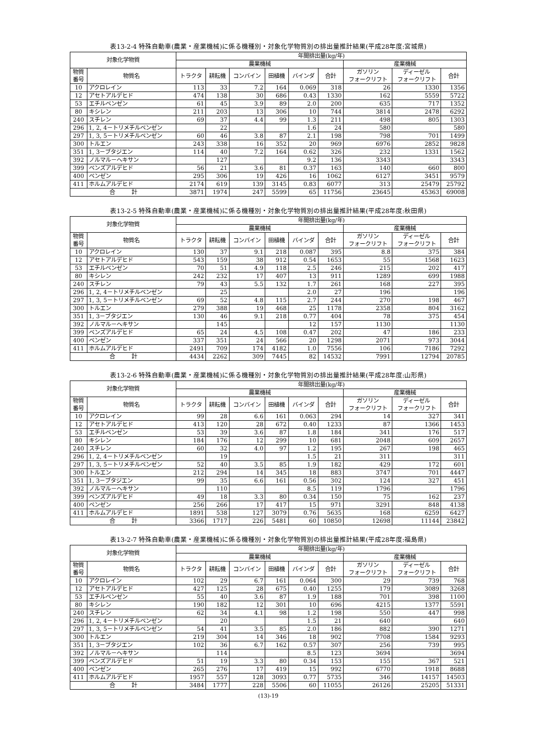表13-2-4 特殊自動車(農業・産業機械)に係る機種別・対象化学物質別の排出量推計結果(平成28年度:宮城県)
| 対象化学物質 | | 年間排出量(kg/年) | | | | | | | | |
| --- | --- | --- | --- | --- | --- | --- | --- | --- | --- | --- |
| | | 農業機械 | | | | | | 産業機械 | | |
| 物質 番号 | 物質名 | トラクタ | 耕耘機 | コンバイン | 田植機 | バインダ | 合計 | ガソリン フォークリフト | ディーゼル フォークリフト | 合計 |
| 10 | アクロレイン | 113 | 33 | 7.2 | 164 | 0.069 | 318 | 26 | 1330 | 1356 |
| 12 | アセトアルデヒド | 474 | 138 | 30 | 686 | 0.43 | 1330 | 162 | 5559 | 5722 |
| 53 | エチルベンゼン | 61 | 45 | 3.9 | 89 | 2.0 | 200 | 635 | 717 | 1352 |
| 80 | キシレン | 211 | 203 | 13 | 306 | 10 | 744 | 3814 | 2478 | 6292 |
| 240 | スチレン | 69 | 37 | 4.4 | 99 | 1.3 | 211 | 498 | 805 | 1303 |
| 296 | 1, 2, 4－トリメチルベンゼン | | 22 | | | 1.6 | 24 | 580 | | 580 |
| 297 | 1, 3, 5－トリメチルベンゼン | 60 | 46 | 3.8 | 87 | 2.1 | 198 | 798 | 701 | 1499 |
| 300 | トルエン | 243 | 338 | 16 | 352 | 20 | 969 | 6976 | 2852 | 9828 |
| 351 | 1, 3－ブタジエン | 114 | 40 | 7.2 | 164 | 0.62 | 326 | 232 | 1331 | 1562 |
| 392 | ノルマル－ヘキサン | | 127 | | | 9.2 | 136 | 3343 | | 3343 |
| 399 | ベンズアルデヒド | 56 | 21 | 3.6 | 81 | 0.37 | 163 | 140 | 660 | 800 |
| 400 | ベンゼン | 295 | 306 | 19 | 426 | 16 | 1062 | 6127 | 3451 | 9579 |
| 411 | ホルムアルデヒド | 2174 | 619 | 139 | 3145 | 0.83 | 6077 | 313 | 25479 | 25792 |
| 合 計 | | 3871 | 1974 | 247 | 5599 | 65 | 11756 | 23645 | 45363 | 69008 |
表13-2-5 特殊自動車(農業・産業機械)に係る機種別・対象化学物質別の排出量推計結果(平成28年度:秋田県)
| 対象化学物質 | | 年間排出量(kg/年) | | | | | | | | |
| --- | --- | --- | --- | --- | --- | --- | --- | --- | --- | --- |
| | | 農業機械 | | | | | | 産業機械 | | |
| 物質 番号 | 物質名 | トラクタ | 耕耘機 | コンバイン | 田植機 | バインダ | 合計 | ガソリン フォークリフト | ディーゼル フォークリフト | 合計 |
| 10 | アクロレイン | 130 | 37 | 9.1 | 218 | 0.087 | 395 | 8.8 | 375 | 384 |
| 12 | アセトアルデヒド | 543 | 159 | 38 | 912 | 0.54 | 1653 | 55 | 1568 | 1623 |
| 53 | エチルベンゼン | 70 | 51 | 4.9 | 118 | 2.5 | 246 | 215 | 202 | 417 |
| 80 | キシレン | 242 | 232 | 17 | 407 | 13 | 911 | 1289 | 699 | 1988 |
| 240 | スチレン | 79 | 43 | 5.5 | 132 | 1.7 | 261 | 168 | 227 | 395 |
| 296 | 1, 2, 4－トリメチルベンゼン | | 25 | | | 2.0 | 27 | 196 | | 196 |
| 297 | 1, 3, 5－トリメチルベンゼン | 69 | 52 | 4.8 | 115 | 2.7 | 244 | 270 | 198 | 467 |
| 300 | トルエン | 279 | 388 | 19 | 468 | 25 | 1178 | 2358 | 804 | 3162 |
| 351 | 1, 3－ブタジエン | 130 | 46 | 9.1 | 218 | 0.77 | 404 | 78 | 375 | 454 |
| 392 | ノルマル－ヘキサン | | 145 | | | 12 | 157 | 1130 | | 1130 |
| 399 | ベンズアルデヒド | 65 | 24 | 4.5 | 108 | 0.47 | 202 | 47 | 186 | 233 |
| 400 | ベンゼン | 337 | 351 | 24 | 566 | 20 | 1298 | 2071 | 973 | 3044 |
| 411 | ホルムアルデヒド | 2491 | 709 | 174 | 4182 | 1.0 | 7556 | 106 | 7186 | 7292 |
| 合 計 | | 4434 | 2262 | 309 | 7445 | 82 | 14532 | 7991 | 12794 | 20785 |
表13-2-6 特殊自動車(農業・産業機械)に係る機種別・対象化学物質別の排出量推計結果(平成28年度:山形県)
| 対象化学物質 | | 年間排出量(kg/年) | | | | | | | | |
| --- | --- | --- | --- | --- | --- | --- | --- | --- | --- | --- |
| | | 農業機械 | | | | | | 産業機械 | | |
| 物質 番号 | 物質名 | トラクタ | 耕耘機 | コンバイン | 田植機 | バインダ | 合計 | ガソリン フォークリフト | ディーゼル フォークリフト | 合計 |
| 10 | アクロレイン | 99 | 28 | 6.6 | 161 | 0.063 | 294 | 14 | 327 | 341 |
| 12 | アセトアルデヒド | 413 | 120 | 28 | 672 | 0.40 | 1233 | 87 | 1366 | 1453 |
| 53 | エチルベンゼン | 53 | 39 | 3.6 | 87 | 1.8 | 184 | 341 | 176 | 517 |
| 80 | キシレン | 184 | 176 | 12 | 299 | 10 | 681 | 2048 | 609 | 2657 |
| 240 | スチレン | 60 | 32 | 4.0 | 97 | 1.2 | 195 | 267 | 198 | 465 |
| 296 | 1, 2, 4－トリメチルベンゼン | | 19 | | | 1.5 | 21 | 311 | | 311 |
| 297 | 1, 3, 5－トリメチルベンゼン | 52 | 40 | 3.5 | 85 | 1.9 | 182 | 429 | 172 | 601 |
| 300 | トルエン | 212 | 294 | 14 | 345 | 18 | 883 | 3747 | 701 | 4447 |
| 351 | 1, 3－ブタジエン | 99 | 35 | 6.6 | 161 | 0.56 | 302 | 124 | 327 | 451 |
| 392 | ノルマル－ヘキサン | | 110 | | | 8.5 | 119 | 1796 | | 1796 |
| 399 | ベンズアルデヒド | 49 | 18 | 3.3 | 80 | 0.34 | 150 | 75 | 162 | 237 |
| 400 | ベンゼン | 256 | 266 | 17 | 417 | 15 | 971 | 3291 | 848 | 4138 |
| 411 | ホルムアルデヒド | 1891 | 538 | 127 | 3079 | 0.76 | 5635 | 168 | 6259 | 6427 |
| 合 計 | | 3366 | 1717 | 226 | 5481 | 60 | 10850 | 12698 | 11144 | 23842 |
表13-2-7 特殊自動車(農業・産業機械)に係る機種別・対象化学物質別の排出量推計結果(平成28年度:福島県)
| 対象化学物質 | | 年間排出量(kg/年) | | | | | | | | |
| --- | --- | --- | --- | --- | --- | --- | --- | --- | --- | --- |
| | | 農業機械 | | | | | | 産業機械 | | |
| 物質 番号 | 物質名 | トラクタ | 耕耘機 | コンバイン | 田植機 | バインダ | 合計 | ガソリン フォークリフト | ディーゼル フォークリフト | 合計 |
| 10 | アクロレイン | 102 | 29 | 6.7 | 161 | 0.064 | 300 | 29 | 739 | 768 |
| 12 | アセトアルデヒド | 427 | 125 | 28 | 675 | 0.40 | 1255 | 179 | 3089 | 3268 |
| 53 | エチルベンゼン | 55 | 40 | 3.6 | 87 | 1.9 | 188 | 701 | 398 | 1100 |
| 80 | キシレン | 190 | 182 | 12 | 301 | 10 | 696 | 4215 | 1377 | 5591 |
| 240 | スチレン | 62 | 34 | 4.1 | 98 | 1.2 | 198 | 550 | 447 | 998 |
| 296 | 1, 2, 4－トリメチルベンゼン | | 20 | | | 1.5 | 21 | 640 | | 640 |
| 297 | 1, 3, 5－トリメチルベンゼン | 54 | 41 | 3.5 | 85 | 2.0 | 186 | 882 | 390 | 1271 |
| 300 | トルエン | 219 | 304 | 14 | 346 | 18 | 902 | 7708 | 1584 | 9293 |
| 351 | 1, 3－ブタジエン | 102 | 36 | 6.7 | 162 | 0.57 | 307 | 256 | 739 | 995 |
| 392 | ノルマル－ヘキサン | | 114 | | | 8.5 | 123 | 3694 | | 3694 |
| 399 | ベンズアルデヒド | 51 | 19 | 3.3 | 80 | 0.34 | 153 | 155 | 367 | 521 |
| 400 | ベンゼン | 265 | 276 | 17 | 419 | 15 | 992 | 6770 | 1918 | 8688 |
| 411 | ホルムアルデヒド | 1957 | 557 | 128 | 3093 | 0.77 | 5735 | 346 | 14157 | 14503 |
| 合 計 | | 3484 | 1777 | 228 | 5506 | 60 | 11055 | 26126 | 25205 | 51331 |
(13)-19